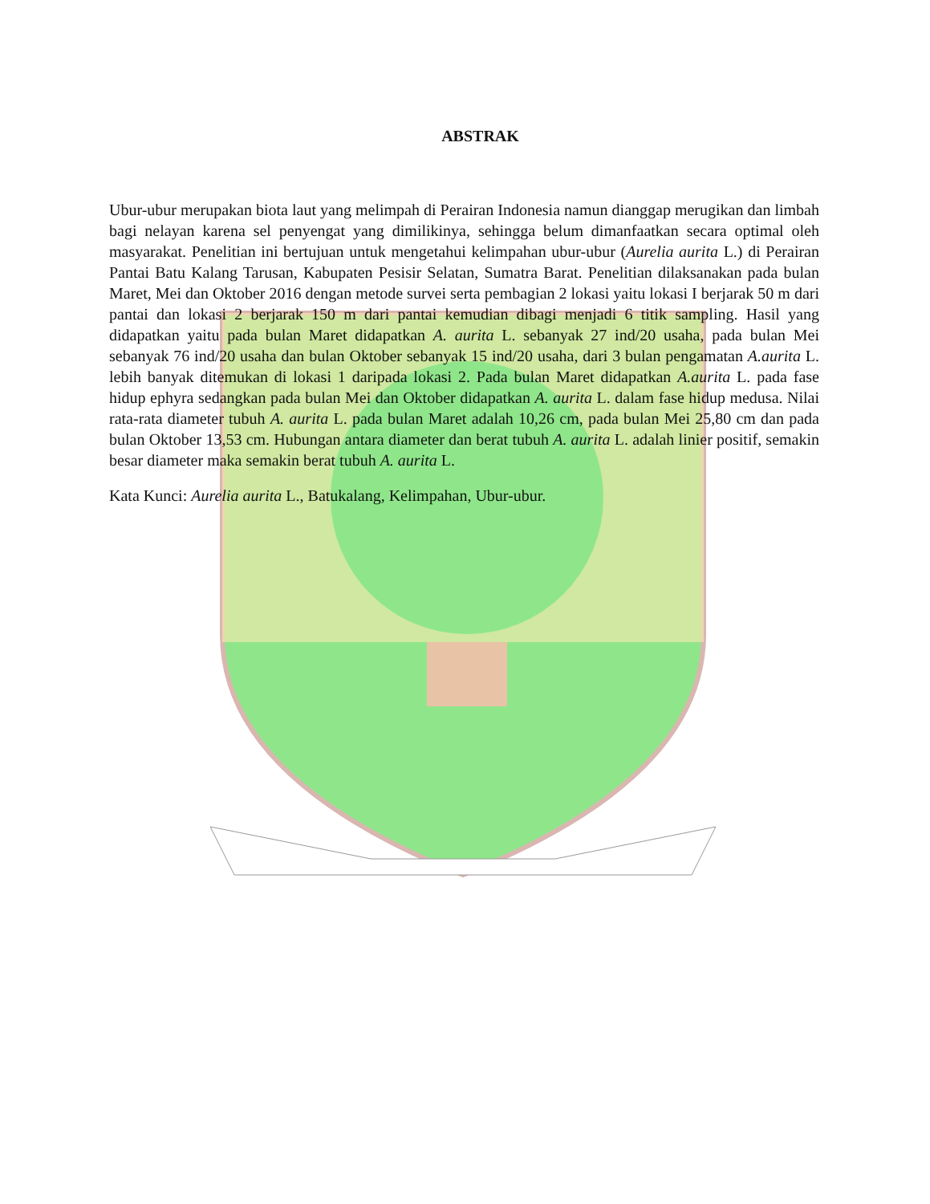ABSTRAK
Ubur-ubur merupakan biota laut yang melimpah di Perairan Indonesia namun dianggap merugikan dan limbah bagi nelayan karena sel penyengat yang dimilikinya, sehingga belum dimanfaatkan secara optimal oleh masyarakat. Penelitian ini bertujuan untuk mengetahui kelimpahan ubur-ubur (Aurelia aurita L.) di Perairan Pantai Batu Kalang Tarusan, Kabupaten Pesisir Selatan, Sumatra Barat. Penelitian dilaksanakan pada bulan Maret, Mei dan Oktober 2016 dengan metode survei serta pembagian 2 lokasi yaitu lokasi I berjarak 50 m dari pantai dan lokasi 2 berjarak 150 m dari pantai kemudian dibagi menjadi 6 titik sampling. Hasil yang didapatkan yaitu pada bulan Maret didapatkan A. aurita L. sebanyak 27 ind/20 usaha, pada bulan Mei sebanyak 76 ind/20 usaha dan bulan Oktober sebanyak 15 ind/20 usaha, dari 3 bulan pengamatan A.aurita L. lebih banyak ditemukan di lokasi 1 daripada lokasi 2. Pada bulan Maret didapatkan A.aurita L. pada fase hidup ephyra sedangkan pada bulan Mei dan Oktober didapatkan A. aurita L. dalam fase hidup medusa. Nilai rata-rata diameter tubuh A. aurita L. pada bulan Maret adalah 10,26 cm, pada bulan Mei 25,80 cm dan pada bulan Oktober 13,53 cm. Hubungan antara diameter dan berat tubuh A. aurita L. adalah linier positif, semakin besar diameter maka semakin berat tubuh A. aurita L.
Kata Kunci: Aurelia aurita L., Batukalang, Kelimpahan, Ubur-ubur.